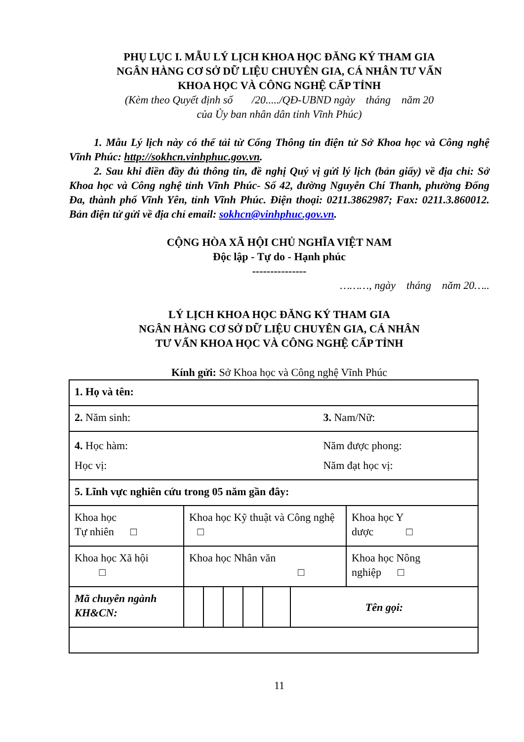PHỤ LỤC I. MẪU LÝ LỊCH KHOA HỌC ĐĂNG KÝ THAM GIA
NGÂN HÀNG CƠ SỞ DỮ LIỆU CHUYÊN GIA, CÁ NHÂN TƯ VẤN
KHOA HỌC VÀ CÔNG NGHỆ CẤP TỈNH
(Kèm theo Quyết định số /20...../QĐ-UBND ngày tháng năm 20
của Ủy ban nhân dân tỉnh Vĩnh Phúc)
1. Mẫu Lý lịch này có thể tải từ Cổng Thông tin điện tử Sở Khoa học và Công nghệ Vĩnh Phúc: http://sokhcn.vinhphuc.gov.vn.
2. Sau khi điền đầy đủ thông tin, đề nghị Quý vị gửi lý lịch (bản giấy) về địa chỉ: Sở Khoa học và Công nghệ tỉnh Vĩnh Phúc- Số 42, đường Nguyễn Chí Thanh, phường Đống Đa, thành phố Vĩnh Yên, tỉnh Vĩnh Phúc. Điện thoại: 0211.3862987; Fax: 0211.3.860012. Bản điện tử gửi về địa chỉ email: sokhcn@vinhphuc.gov.vn.
CỘNG HÒA XÃ HỘI CHỦ NGHĨA VIỆT NAM
Độc lập - Tự do - Hạnh phúc
---------------
………, ngày tháng năm 20…..
LÝ LỊCH KHOA HỌC ĐĂNG KÝ THAM GIA
NGÂN HÀNG CƠ SỞ DỮ LIỆU CHUYÊN GIA, CÁ NHÂN
TƯ VẤN KHOA HỌC VÀ CÔNG NGHỆ CẤP TỈNH
Kính gửi: Sở Khoa học và Công nghệ Vĩnh Phúc
| 1. Họ và tên: | | | | | | | | |
| 2. Năm sinh: | | | | | | | 3. Nam/Nữ: | |
| 4. Học hàm: Học vị: | | | | | | | Năm được phong: Năm đạt học vị: | |
| 5. Lĩnh vực nghiên cứu trong 05 năm gần đây: | | | | | | | | |
| Khoa học Tự nhiên □ | Khoa học Kỹ thuật và Công nghệ □ | | | | | | | Khoa học Y dược □ |
| Khoa học Xã hội □ | Khoa học Nhân văn □ | | | | | | | Khoa học Nông nghiệp □ |
| Mã chuyên ngành KH&CN: | | | | | | Tên gọi: | | |
11